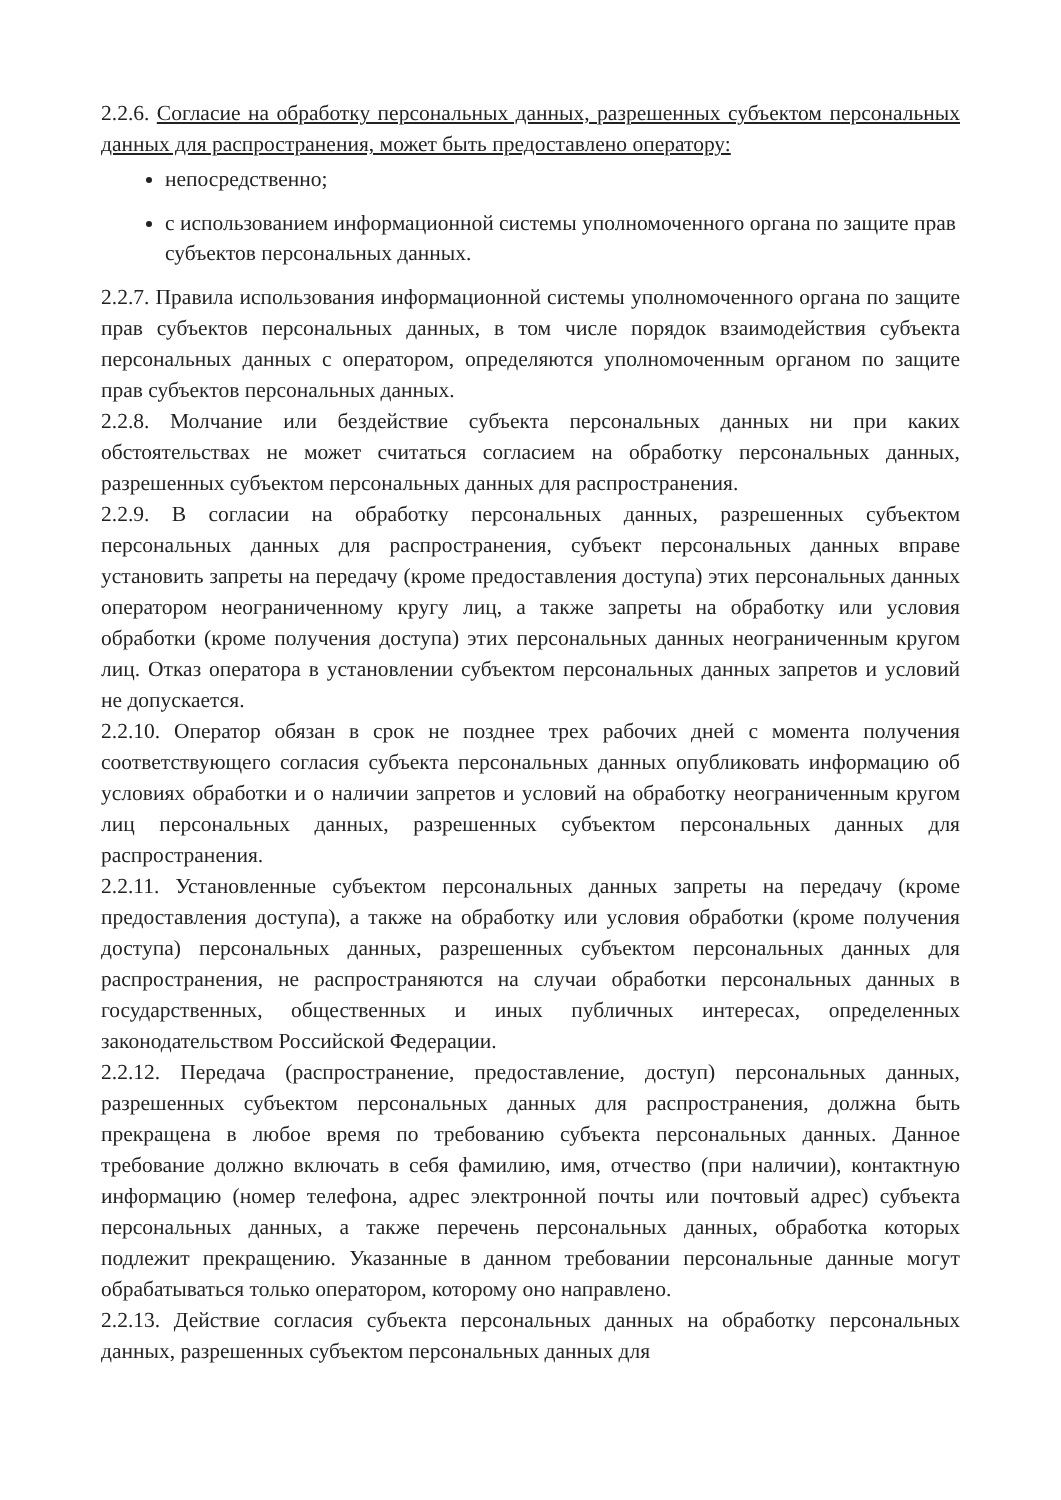2.2.6. Согласие на обработку персональных данных, разрешенных субъектом персональных данных для распространения, может быть предоставлено оператору:
непосредственно;
с использованием информационной системы уполномоченного органа по защите прав субъектов персональных данных.
2.2.7. Правила использования информационной системы уполномоченного органа по защите прав субъектов персональных данных, в том числе порядок взаимодействия субъекта персональных данных с оператором, определяются уполномоченным органом по защите прав субъектов персональных данных.
2.2.8. Молчание или бездействие субъекта персональных данных ни при каких обстоятельствах не может считаться согласием на обработку персональных данных, разрешенных субъектом персональных данных для распространения.
2.2.9. В согласии на обработку персональных данных, разрешенных субъектом персональных данных для распространения, субъект персональных данных вправе установить запреты на передачу (кроме предоставления доступа) этих персональных данных оператором неограниченному кругу лиц, а также запреты на обработку или условия обработки (кроме получения доступа) этих персональных данных неограниченным кругом лиц. Отказ оператора в установлении субъектом персональных данных запретов и условий не допускается.
2.2.10. Оператор обязан в срок не позднее трех рабочих дней с момента получения соответствующего согласия субъекта персональных данных опубликовать информацию об условиях обработки и о наличии запретов и условий на обработку неограниченным кругом лиц персональных данных, разрешенных субъектом персональных данных для распространения.
2.2.11. Установленные субъектом персональных данных запреты на передачу (кроме предоставления доступа), а также на обработку или условия обработки (кроме получения доступа) персональных данных, разрешенных субъектом персональных данных для распространения, не распространяются на случаи обработки персональных данных в государственных, общественных и иных публичных интересах, определенных законодательством Российской Федерации.
2.2.12. Передача (распространение, предоставление, доступ) персональных данных, разрешенных субъектом персональных данных для распространения, должна быть прекращена в любое время по требованию субъекта персональных данных. Данное требование должно включать в себя фамилию, имя, отчество (при наличии), контактную информацию (номер телефона, адрес электронной почты или почтовый адрес) субъекта персональных данных, а также перечень персональных данных, обработка которых подлежит прекращению. Указанные в данном требовании персональные данные могут обрабатываться только оператором, которому оно направлено.
2.2.13. Действие согласия субъекта персональных данных на обработку персональных данных, разрешенных субъектом персональных данных для